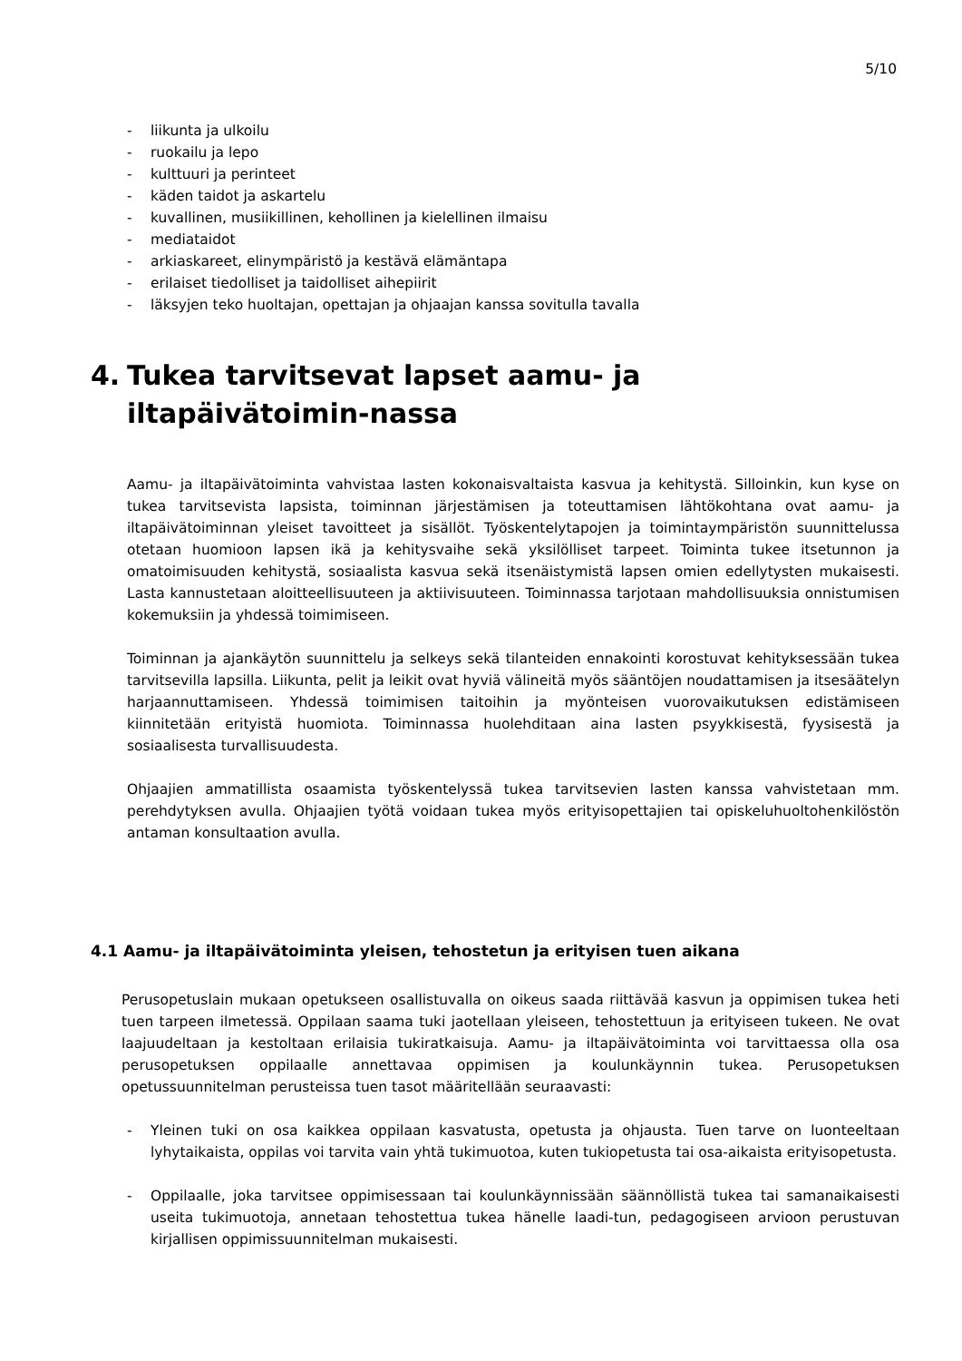5/10
- liikunta ja ulkoilu
- ruokailu ja lepo
- kulttuuri ja perinteet
- käden taidot ja askartelu
- kuvallinen, musiikillinen, kehollinen ja kielellinen ilmaisu
- mediataidot
- arkiaskareet, elinympäristö ja kestävä elämäntapa
- erilaiset tiedolliset ja taidolliset aihepiirit
- läksyjen teko huoltajan, opettajan ja ohjaajan kanssa sovitulla tavalla
4. Tukea tarvitsevat lapset aamu- ja iltapäivätoimin-nassa
Aamu- ja iltapäivätoiminta vahvistaa lasten kokonaisvaltaista kasvua ja kehitystä. Silloinkin, kun kyse on tukea tarvitsevista lapsista, toiminnan järjestämisen ja toteuttamisen lähtökohtana ovat aamu- ja iltapäivätoiminnan yleiset tavoitteet ja sisällöt. Työskentelytapojen ja toimintaympäristön suunnittelussa otetaan huomioon lapsen ikä ja kehitysvaihe sekä yksilölliset tarpeet. Toiminta tukee itsetunnon ja omatoimisuuden kehitystä, sosiaalista kasvua sekä itsenäistymistä lapsen omien edellytysten mukaisesti. Lasta kannustetaan aloitteellisuuteen ja aktiivisuuteen. Toiminnassa tarjotaan mahdollisuuksia onnistumisen kokemuksiin ja yhdessä toimimiseen.
Toiminnan ja ajankäytön suunnittelu ja selkeys sekä tilanteiden ennakointi korostuvat kehityksessään tukea tarvitsevilla lapsilla. Liikunta, pelit ja leikit ovat hyviä välineitä myös sääntöjen noudattamisen ja itsesäätelyn harjaannuttamiseen. Yhdessä toimimisen taitoihin ja myönteisen vuorovaikutuksen edistämiseen kiinnitetään erityistä huomiota. Toiminnassa huolehditaan aina lasten psyykkisestä, fyysisestä ja sosiaalisesta turvallisuudesta.
Ohjaajien ammatillista osaamista työskentelyssä tukea tarvitsevien lasten kanssa vahvistetaan mm. perehdytyksen avulla. Ohjaajien työtä voidaan tukea myös erityisopettajien tai opiskeluhuoltohenkilöstön antaman konsultaation avulla.
4.1 Aamu- ja iltapäivätoiminta yleisen, tehostetun ja erityisen tuen aikana
Perusopetuslain mukaan opetukseen osallistuvalla on oikeus saada riittävää kasvun ja oppimisen tukea heti tuen tarpeen ilmetessä. Oppilaan saama tuki jaotellaan yleiseen, tehostettuun ja erityiseen tukeen. Ne ovat laajuudeltaan ja kestoltaan erilaisia tukiratkaisuja. Aamu- ja iltapäivätoiminta voi tarvittaessa olla osa perusopetuksen oppilaalle annettavaa oppimisen ja koulunkäynnin tukea. Perusopetuksen opetussuunnitelman perusteissa tuen tasot määritellään seuraavasti:
- Yleinen tuki on osa kaikkea oppilaan kasvatusta, opetusta ja ohjausta. Tuen tarve on luonteeltaan lyhytaikaista, oppilas voi tarvita vain yhtä tukimuotoa, kuten tukiopetusta tai osa-aikaista erityisopetusta.
- Oppilaalle, joka tarvitsee oppimisessaan tai koulunkäynnissään säännöllistä tukea tai samanaikaisesti useita tukimuotoja, annetaan tehostettua tukea hänelle laadi-tun, pedagogiseen arvioon perustuvan kirjallisen oppimissuunnitelman mukaisesti.